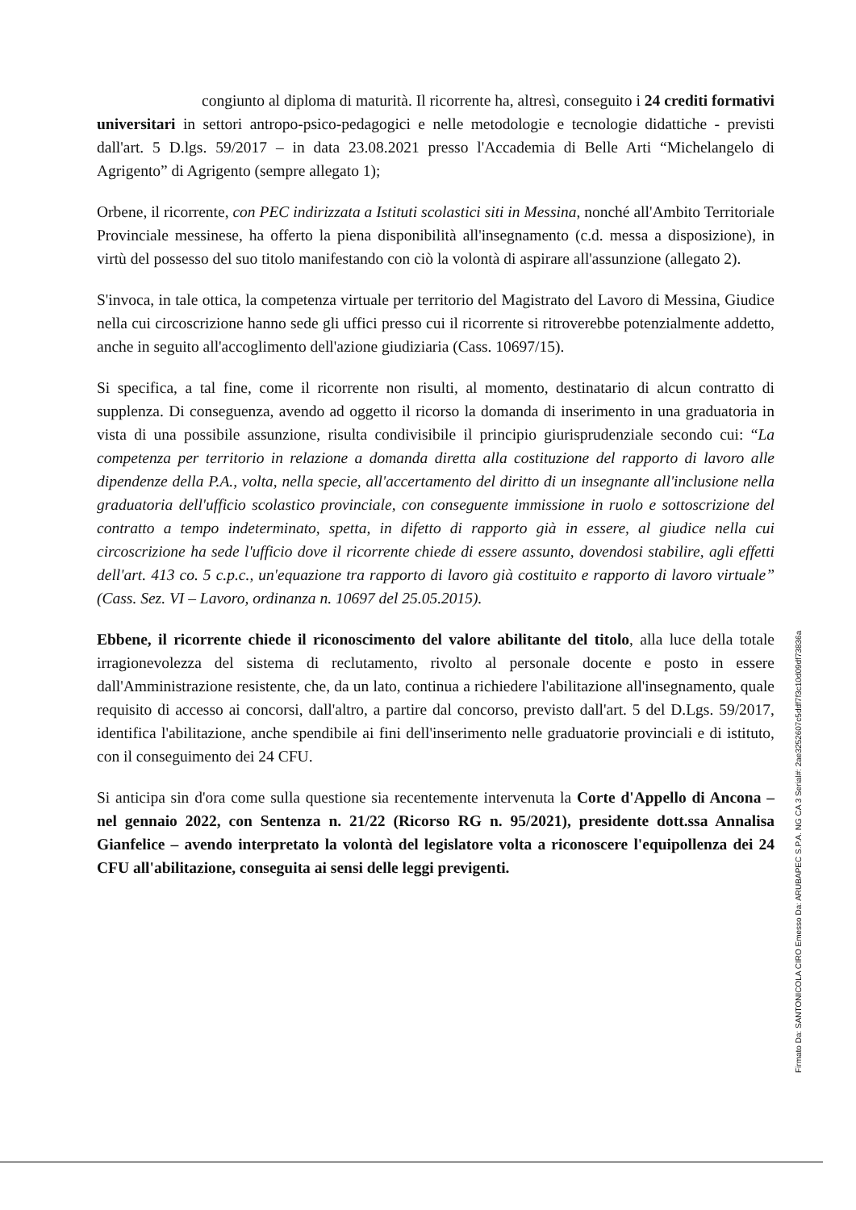congiunto al diploma di maturità. Il ricorrente ha, altresì, conseguito i 24 crediti formativi universitari in settori antropo-psico-pedagogici e nelle metodologie e tecnologie didattiche - previsti dall'art. 5 D.lgs. 59/2017 – in data 23.08.2021 presso l'Accademia di Belle Arti “Michelangelo di Agrigento” di Agrigento (sempre allegato 1);
Orbene, il ricorrente, con PEC indirizzata a Istituti scolastici siti in Messina, nonché all'Ambito Territoriale Provinciale messinese, ha offerto la piena disponibilità all'insegnamento (c.d. messa a disposizione), in virtù del possesso del suo titolo manifestando con ciò la volontà di aspirare all'assunzione (allegato 2).
S'invoca, in tale ottica, la competenza virtuale per territorio del Magistrato del Lavoro di Messina, Giudice nella cui circoscrizione hanno sede gli uffici presso cui il ricorrente si ritroverebbe potenzialmente addetto, anche in seguito all'accoglimento dell'azione giudiziaria (Cass. 10697/15).
Si specifica, a tal fine, come il ricorrente non risulti, al momento, destinatario di alcun contratto di supplenza. Di conseguenza, avendo ad oggetto il ricorso la domanda di inserimento in una graduatoria in vista di una possibile assunzione, risulta condivisibile il principio giurisprudenziale secondo cui: “La competenza per territorio in relazione a domanda diretta alla costituzione del rapporto di lavoro alle dipendenze della P.A., volta, nella specie, all'accertamento del diritto di un insegnante all'inclusione nella graduatoria dell'ufficio scolastico provinciale, con conseguente immissione in ruolo e sottoscrizione del contratto a tempo indeterminato, spetta, in difetto di rapporto già in essere, al giudice nella cui circoscrizione ha sede l'ufficio dove il ricorrente chiede di essere assunto, dovendosi stabilire, agli effetti dell'art. 413 co. 5 c.p.c., un'equazione tra rapporto di lavoro già costituito e rapporto di lavoro virtuale” (Cass. Sez. VI – Lavoro, ordinanza n. 10697 del 25.05.2015).
Ebbene, il ricorrente chiede il riconoscimento del valore abilitante del titolo, alla luce della totale irragionevolezza del sistema di reclutamento, rivolto al personale docente e posto in essere dall'Amministrazione resistente, che, da un lato, continua a richiedere l'abilitazione all'insegnamento, quale requisito di accesso ai concorsi, dall'altro, a partire dal concorso, previsto dall'art. 5 del D.Lgs. 59/2017, identifica l'abilitazione, anche spendibile ai fini dell'inserimento nelle graduatorie provinciali e di istituto, con il conseguimento dei 24 CFU.
Si anticipa sin d'ora come sulla questione sia recentemente intervenuta la Corte d'Appello di Ancona – nel gennaio 2022, con Sentenza n. 21/22 (Ricorso RG n. 95/2021), presidente dott.ssa Annalisa Gianfelice – avendo interpretato la volontà del legislatore volta a riconoscere l'equipollenza dei 24 CFU all'abilitazione, conseguita ai sensi delle leggi previgenti.
Firmato Da: SANTONICOLA CIRO Emesso Da: ARUBAPEC S.P.A. NG CA 3 Serial#: 2ae3252607c5ddf7f3c10d09df73836a